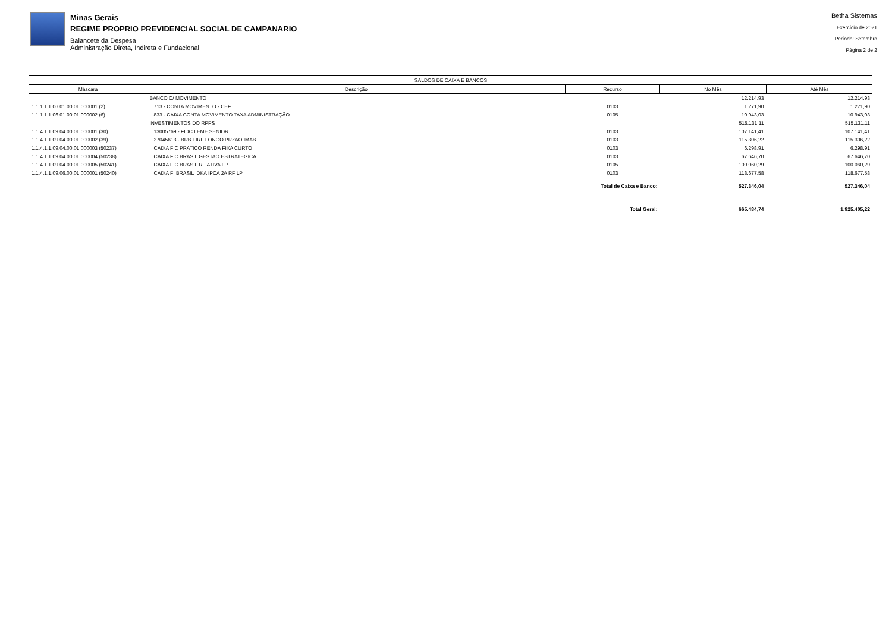Minas Gerais
REGIME PROPRIO PREVIDENCIAL SOCIAL DE CAMPANARIO
Balancete da Despesa
Administração Direta, Indireta e Fundacional
Betha Sistemas
Exercício de 2021
Período: Setembro
Página 2 de 2
| SALDOS DE CAIXA E BANCOS | | | | |
| --- | --- | --- | --- | --- |
| Máscara | Descrição | Recurso | No Mês | Até Mês |
| | BANCO C/ MOVIMENTO | | 12.214,93 | 12.214,93 |
| 1.1.1.1.1.06.01.00.01.000001 (2) | 713 - CONTA MOVIMENTO - CEF | 0103 | 1.271,90 | 1.271,90 |
| 1.1.1.1.1.06.01.00.01.000002 (6) | 833 - CAIXA CONTA MOVIMENTO TAXA ADMINISTRAÇÃO | 0105 | 10.943,03 | 10.943,03 |
| | INVESTIMENTOS DO RPPS | | 515.131,11 | 515.131,11 |
| 1.1.4.1.1.09.04.00.01.000001 (30) | 13005769 - FIDC LEME SENIOR | 0103 | 107.141,41 | 107.141,41 |
| 1.1.4.1.1.09.04.00.01.000002 (39) | 27045613 - BRB FIRF LONGO PRZAO IMAB | 0103 | 115.306,22 | 115.306,22 |
| 1.1.4.1.1.09.04.00.01.000003 (50237) | CAIXA FIC PRATICO RENDA FIXA CURTO | 0103 | 6.298,91 | 6.298,91 |
| 1.1.4.1.1.09.04.00.01.000004 (50238) | CAIXA FIC BRASIL GESTAO ESTRATEGICA | 0103 | 67.646,70 | 67.646,70 |
| 1.1.4.1.1.09.04.00.01.000005 (50241) | CAIXA FIC BRASIL RF ATIVA LP | 0105 | 100.060,29 | 100.060,29 |
| 1.1.4.1.1.09.06.00.01.000001 (50240) | CAIXA FI BRASIL IDKA IPCA 2A RF LP | 0103 | 118.677,58 | 118.677,58 |
| | | Total de Caixa e Banco: | 527.346,04 | 527.346,04 |
| | | Total Geral: | 665.484,74 | 1.925.405,22 |